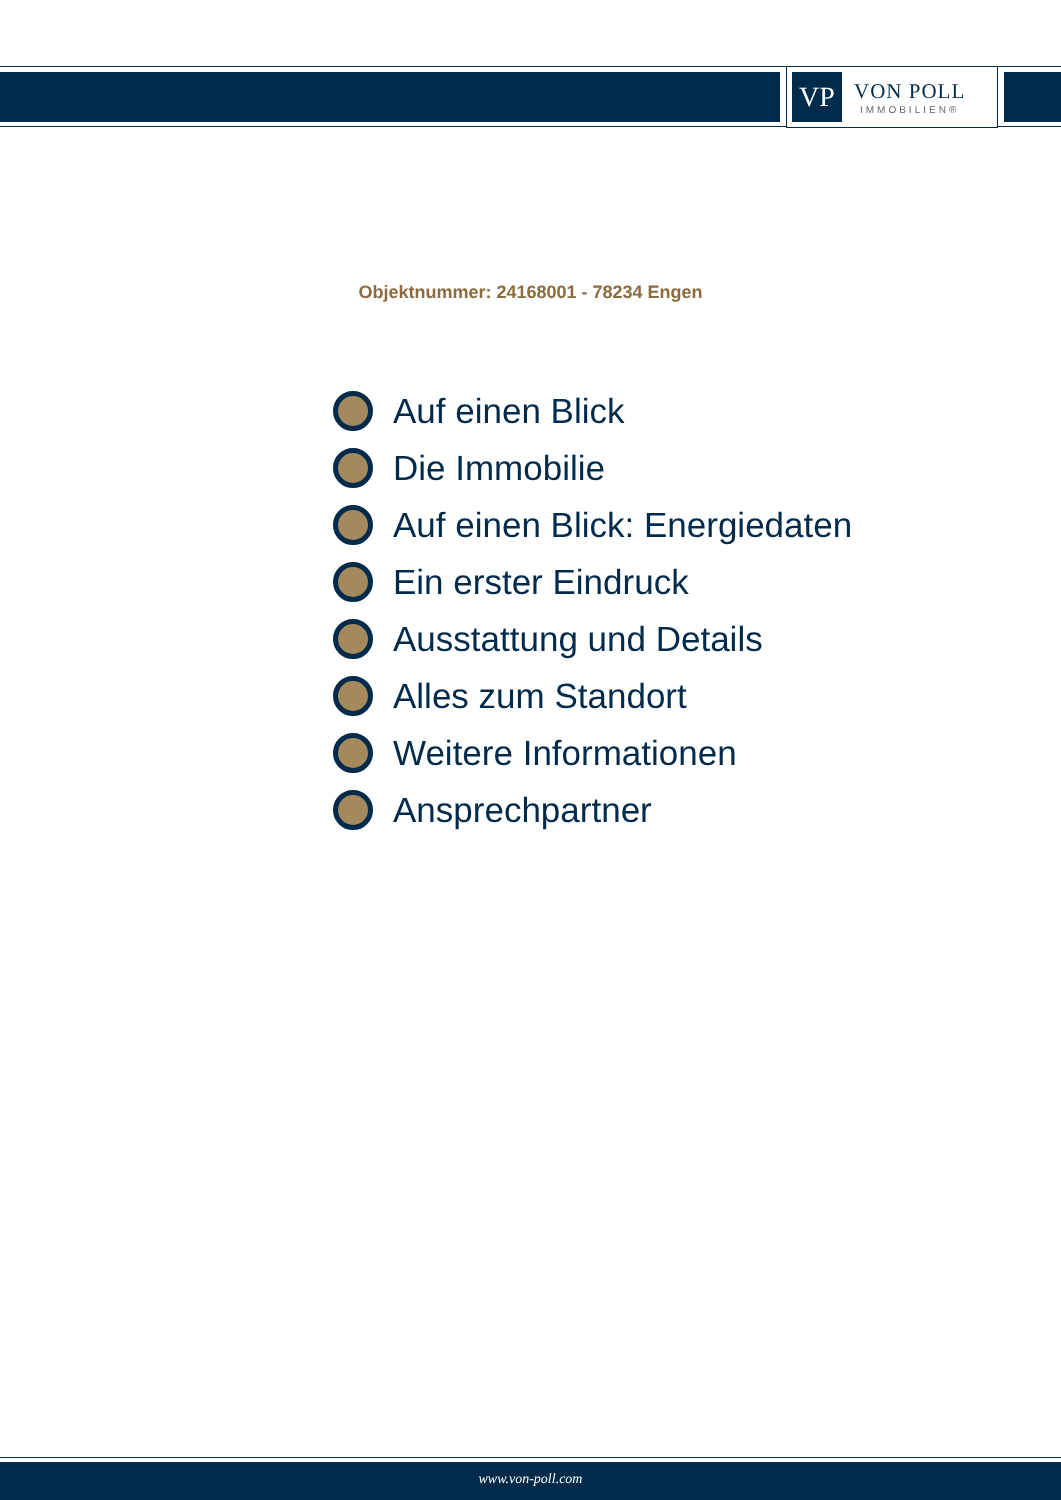VP
VON POLL
IMMOBILIEN®
Objektnummer: 24168001 - 78234 Engen
Auf einen Blick
Die Immobilie
Auf einen Blick: Energiedaten
Ein erster Eindruck
Ausstattung und Details
Alles zum Standort
Weitere Informationen
Ansprechpartner
www.von-poll.com